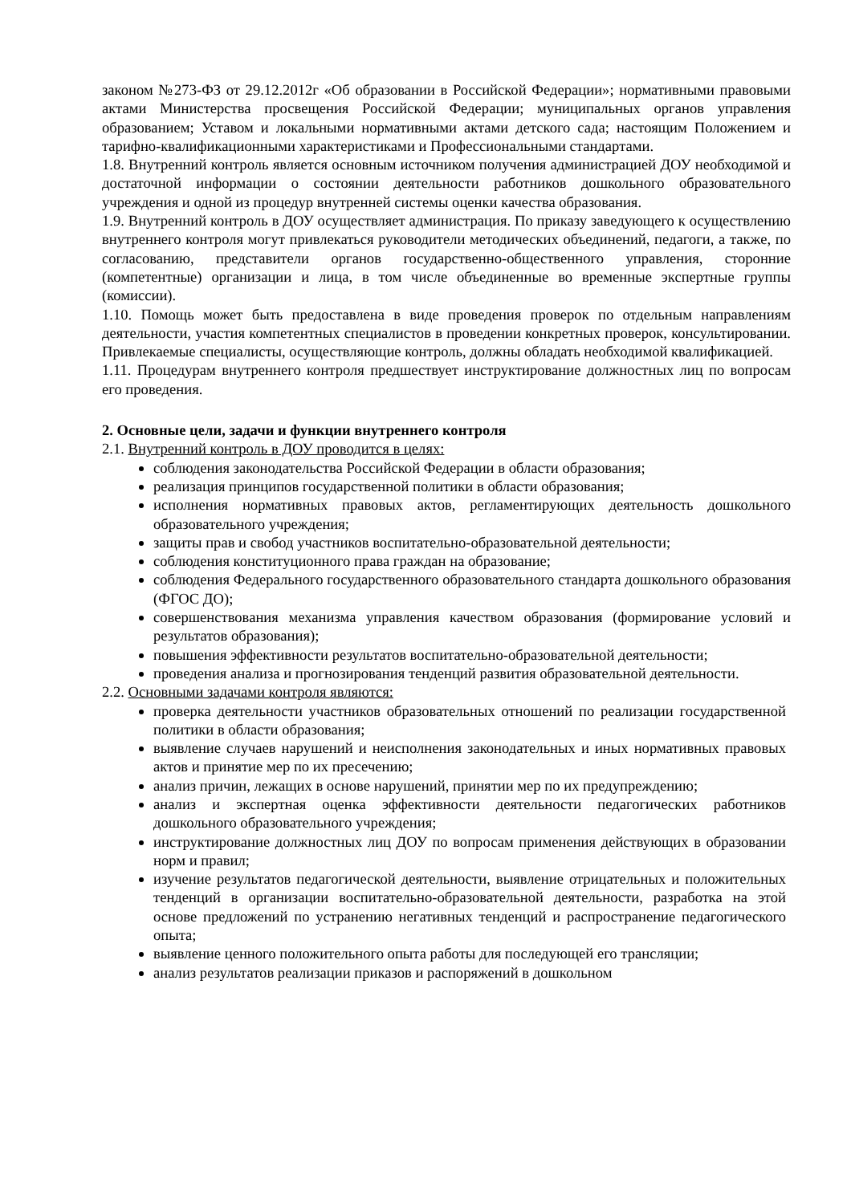законом №273-ФЗ от 29.12.2012г «Об образовании в Российской Федерации»; нормативными правовыми актами Министерства просвещения Российской Федерации; муниципальных органов управления образованием; Уставом и локальными нормативными актами детского сада; настоящим Положением и тарифно-квалификационными характеристиками и Профессиональными стандартами.
1.8. Внутренний контроль является основным источником получения администрацией ДОУ необходимой и достаточной информации о состоянии деятельности работников дошкольного образовательного учреждения и одной из процедур внутренней системы оценки качества образования.
1.9. Внутренний контроль в ДОУ осуществляет администрация. По приказу заведующего к осуществлению внутреннего контроля могут привлекаться руководители методических объединений, педагоги, а также, по согласованию, представители органов государственно-общественного управления, сторонние (компетентные) организации и лица, в том числе объединенные во временные экспертные группы (комиссии).
1.10. Помощь может быть предоставлена в виде проведения проверок по отдельным направлениям деятельности, участия компетентных специалистов в проведении конкретных проверок, консультировании. Привлекаемые специалисты, осуществляющие контроль, должны обладать необходимой квалификацией.
1.11. Процедурам внутреннего контроля предшествует инструктирование должностных лиц по вопросам его проведения.
2. Основные цели, задачи и функции внутреннего контроля
2.1. Внутренний контроль в ДОУ проводится в целях:
соблюдения законодательства Российской Федерации в области образования;
реализация принципов государственной политики в области образования;
исполнения нормативных правовых актов, регламентирующих деятельность дошкольного образовательного учреждения;
защиты прав и свобод участников воспитательно-образовательной деятельности;
соблюдения конституционного права граждан на образование;
соблюдения Федерального государственного образовательного стандарта дошкольного образования (ФГОС ДО);
совершенствования механизма управления качеством образования (формирование условий и результатов образования);
повышения эффективности результатов воспитательно-образовательной деятельности;
проведения анализа и прогнозирования тенденций развития образовательной деятельности.
2.2. Основными задачами контроля являются:
проверка деятельности участников образовательных отношений по реализации государственной политики в области образования;
выявление случаев нарушений и неисполнения законодательных и иных нормативных правовых актов и принятие мер по их пресечению;
анализ причин, лежащих в основе нарушений, принятии мер по их предупреждению;
анализ и экспертная оценка эффективности деятельности педагогических работников дошкольного образовательного учреждения;
инструктирование должностных лиц ДОУ по вопросам применения действующих в образовании норм и правил;
изучение результатов педагогической деятельности, выявление отрицательных и положительных тенденций в организации воспитательно-образовательной деятельности, разработка на этой основе предложений по устранению негативных тенденций и распространение педагогического опыта;
выявление ценного положительного опыта работы для последующей его трансляции;
анализ результатов реализации приказов и распоряжений в дошкольном